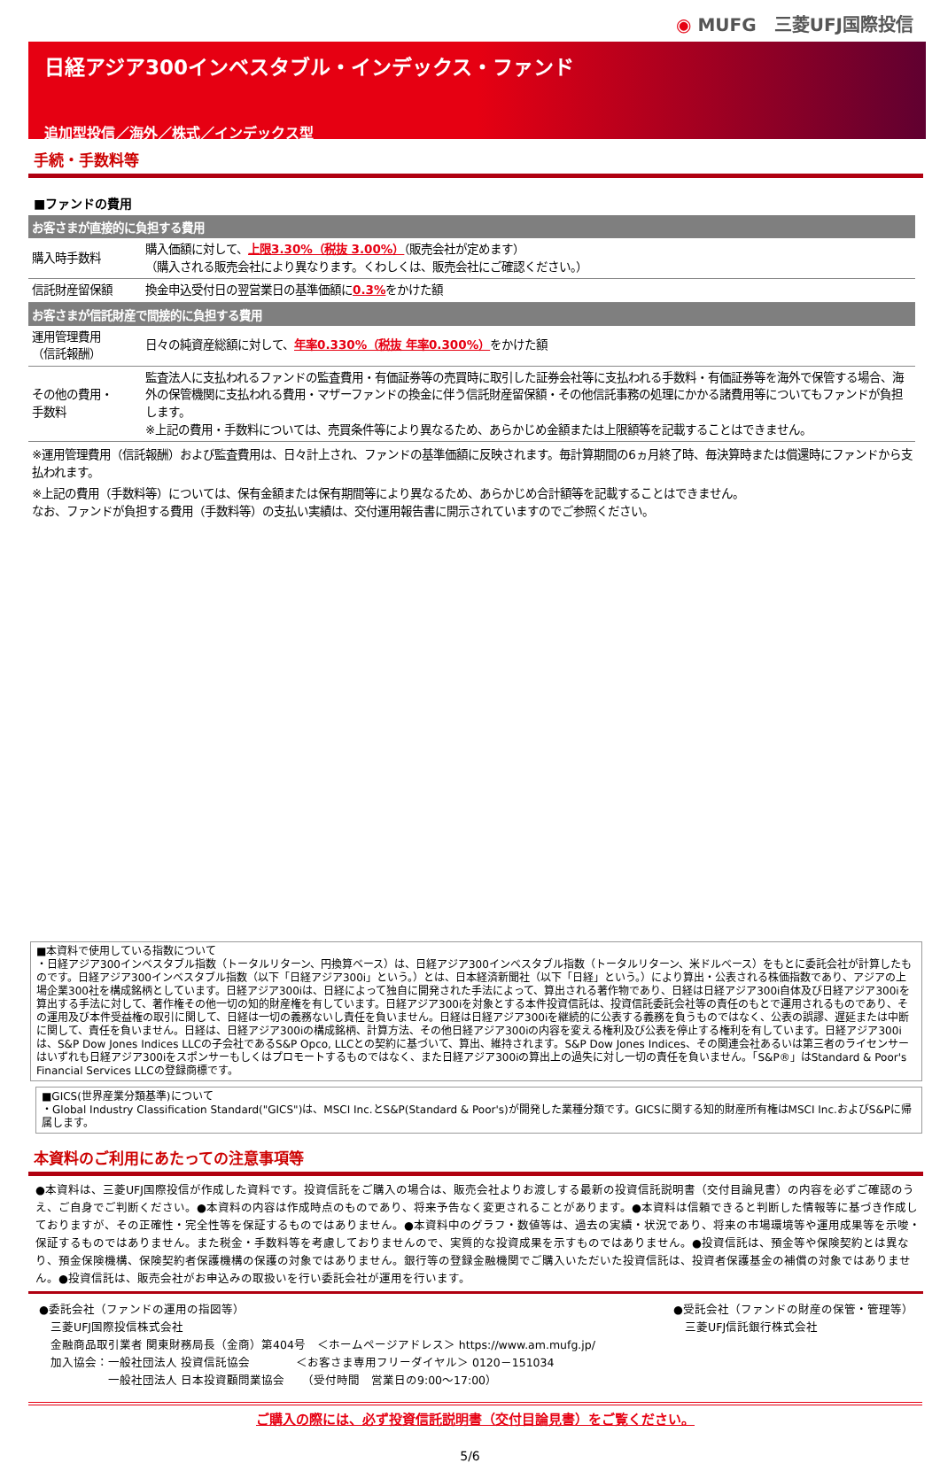◉ MUFG　三菱UFJ国際投信
日経アジア300インベスタブル・インデックス・ファンド
追加型投信／海外／株式／インデックス型
手続・手数料等
■ファンドの費用
| お客さまが直接的に負担する費用 | |
| --- | --- |
| 購入時手数料 | 購入価額に対して、 上限3.30%（税抜 3.00%） （販売会社が定めます） （購入される販売会社により異なります。くわしくは、販売会社にご確認ください。） |
| 信託財産留保額 | 換金申込受付日の翌営業日の基準価額に 0.3% をかけた額 |
| お客さまが信託財産で間接的に負担する費用 | |
| 運用管理費用 （信託報酬） | 日々の純資産総額に対して、 年率0.330%（税抜 年率0.300%） をかけた額 |
| その他の費用・ 手数料 | 監査法人に支払われるファンドの監査費用・有価証券等の売買時に取引した証券会社等に支払われる手数料・有価証券等を海外で保管する場合、海外の保管機関に支払われる費用・マザーファンドの換金に伴う信託財産留保額・その他信託事務の処理にかかる諸費用等についてもファンドが負担します。 ※上記の費用・手数料については、売買条件等により異なるため、あらかじめ金額または上限額等を記載することはできません。 |
※運用管理費用（信託報酬）および監査費用は、日々計上され、ファンドの基準価額に反映されます。毎計算期間の6ヵ月終了時、毎決算時または償還時にファンドから支払われます。
※上記の費用（手数料等）については、保有金額または保有期間等により異なるため、あらかじめ合計額等を記載することはできません。
なお、ファンドが負担する費用（手数料等）の支払い実績は、交付運用報告書に開示されていますのでご参照ください。
■本資料で使用している指数について
・日経アジア300インベスタブル指数（トータルリターン、円換算ベース）は、日経アジア300インベスタブル指数（トータルリターン、米ドルベース）をもとに委託会社が計算したものです。日経アジア300インベスタブル指数（以下「日経アジア300i」という。）とは、日本経済新聞社（以下「日経」という。）により算出・公表される株価指数であり、アジアの上場企業300社を構成銘柄としています。日経アジア300iは、日経によって独自に開発された手法によって、算出される著作物であり、日経は日経アジア300i自体及び日経アジア300iを算出する手法に対して、著作権その他一切の知的財産権を有しています。日経アジア300iを対象とする本件投資信託は、投資信託委託会社等の責任のもとで運用されるものであり、その運用及び本件受益権の取引に関して、日経は一切の義務ないし責任を負いません。日経は日経アジア300iを継続的に公表する義務を負うものではなく、公表の誤謬、遅延または中断に関して、責任を負いません。日経は、日経アジア300iの構成銘柄、計算方法、その他日経アジア300iの内容を変える権利及び公表を停止する権利を有しています。日経アジア300iは、S&P Dow Jones Indices LLCの子会社であるS&P Opco, LLCとの契約に基づいて、算出、維持されます。S&P Dow Jones Indices、その関連会社あるいは第三者のライセンサーはいずれも日経アジア300iをスポンサーもしくはプロモートするものではなく、また日経アジア300iの算出上の過失に対し一切の責任を負いません。「S&P®」はStandard & Poor's Financial Services LLCの登録商標です。
■GICS(世界産業分類基準)について
・Global Industry Classification Standard("GICS")は、MSCI Inc.とS&P(Standard & Poor's)が開発した業種分類です。GICSに関する知的財産所有権はMSCI Inc.およびS&Pに帰属します。
本資料のご利用にあたっての注意事項等
●本資料は、三菱UFJ国際投信が作成した資料です。投資信託をご購入の場合は、販売会社よりお渡しする最新の投資信託説明書（交付目論見書）の内容を必ずご確認のうえ、ご自身でご判断ください。●本資料の内容は作成時点のものであり、将来予告なく変更されることがあります。●本資料は信頼できると判断した情報等に基づき作成しておりますが、その正確性・完全性等を保証するものではありません。●本資料中のグラフ・数値等は、過去の実績・状況であり、将来の市場環境等や運用成果等を示唆・保証するものではありません。また税金・手数料等を考慮しておりませんので、実質的な投資成果を示すものではありません。●投資信託は、預金等や保険契約とは異なり、預金保険機構、保険契約者保護機構の保護の対象ではありません。銀行等の登録金融機関でご購入いただいた投資信託は、投資者保護基金の補償の対象ではありません。●投資信託は、販売会社がお申込みの取扱いを行い委託会社が運用を行います。
●委託会社（ファンドの運用の指図等）
　三菱UFJ国際投信株式会社
　金融商品取引業者 関東財務局長（金商）第404号　＜ホームページアドレス＞ https://www.am.mufg.jp/
　加入協会：一般社団法人 投資信託協会　　　　＜お客さま専用フリーダイヤル＞ 0120－151034
　　　　　　一般社団法人 日本投資顧問業協会　　（受付時間　営業日の9:00～17:00）
●受託会社（ファンドの財産の保管・管理等）
　三菱UFJ信託銀行株式会社
ご購入の際には、必ず投資信託説明書（交付目論見書）をご覧ください。
5/6